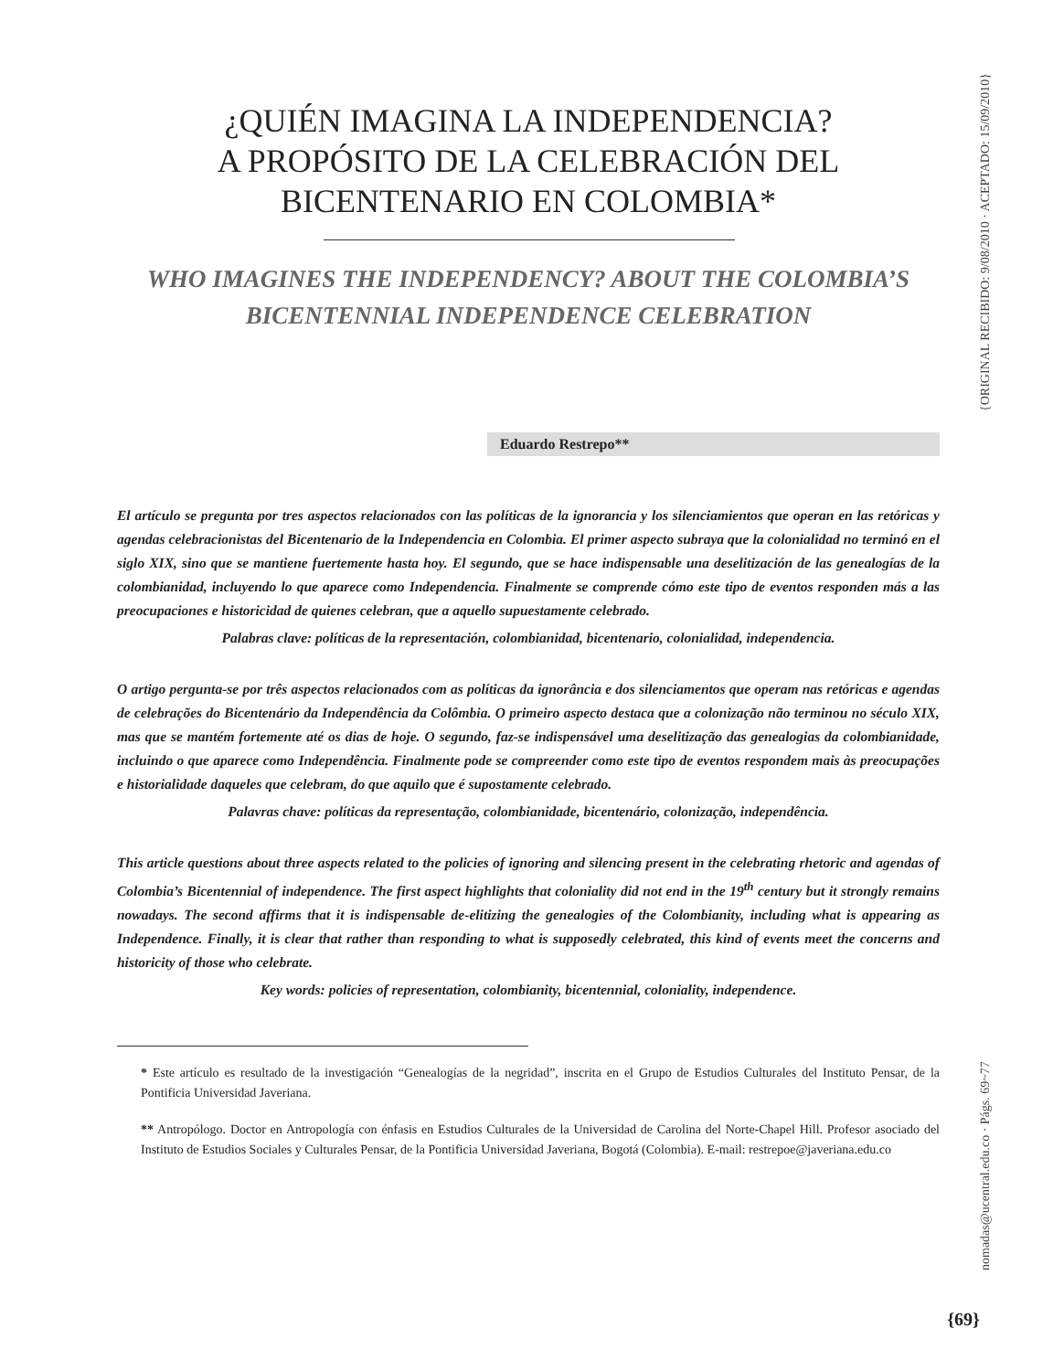{ORIGINAL RECIBIDO: 9/08/2010 · ACEPTADO: 15/09/2010}
nomadas@ucentral.edu.co · Págs. 69~77
¿QUIÉN IMAGINA LA INDEPENDENCIA?
A PROPÓSITO DE LA CELEBRACIÓN DEL
BICENTENARIO EN COLOMBIA*
WHO IMAGINES THE INDEPENDENCY? ABOUT THE COLOMBIA’S
BICENTENNIAL INDEPENDENCE CELEBRATION
Eduardo Restrepo**
El artículo se pregunta por tres aspectos relacionados con las políticas de la ignorancia y los silenciamientos que operan en las retóricas y agendas celebracionistas del Bicentenario de la Independencia en Colombia. El primer aspecto subraya que la colonialidad no terminó en el siglo XIX, sino que se mantiene fuertemente hasta hoy. El segundo, que se hace indispensable una deselitización de las genealogías de la colombianidad, incluyendo lo que aparece como Independencia. Finalmente se comprende cómo este tipo de eventos responden más a las preocupaciones e historicidad de quienes celebran, que a aquello supuestamente celebrado.
Palabras clave: políticas de la representación, colombianidad, bicentenario, colonialidad, independencia.
O artigo pergunta-se por três aspectos relacionados com as políticas da ignorância e dos silenciamentos que operam nas retóricas e agendas de celebrações do Bicentenário da Independência da Colômbia. O primeiro aspecto destaca que a colonização não terminou no século XIX, mas que se mantém fortemente até os dias de hoje. O segundo, faz-se indispensável uma deselitização das genealogias da colombianidade, incluindo o que aparece como Independência. Finalmente pode se compreender como este tipo de eventos respondem mais às preocupações e historialidade daqueles que celebram, do que aquilo que é supostamente celebrado.
Palavras chave: políticas da representação, colombianidade, bicentenário, colonização, independência.
This article questions about three aspects related to the policies of ignoring and silencing present in the celebrating rhetoric and agendas of Colombia’s Bicentennial of independence. The first aspect highlights that coloniality did not end in the 19<sup>th</sup> century but it strongly remains nowadays. The second affirms that it is indispensable de-elitizing the genealogies of the Colombianity, including what is appearing as Independence. Finally, it is clear that rather than responding to what is supposedly celebrated, this kind of events meet the concerns and historicity of those who celebrate.
Key words: policies of representation, colombianity, bicentennial, coloniality, independence.
* Este artículo es resultado de la investigación “Genealogías de la negridad”, inscrita en el Grupo de Estudios Culturales del Instituto Pensar, de la Pontificia Universidad Javeriana.
** Antropólogo. Doctor en Antropología con énfasis en Estudios Culturales de la Universidad de Carolina del Norte-Chapel Hill. Profesor asociado del Instituto de Estudios Sociales y Culturales Pensar, de la Pontificia Universidad Javeriana, Bogotá (Colombia). E-mail: restrepoe@javeriana.edu.co
{69}